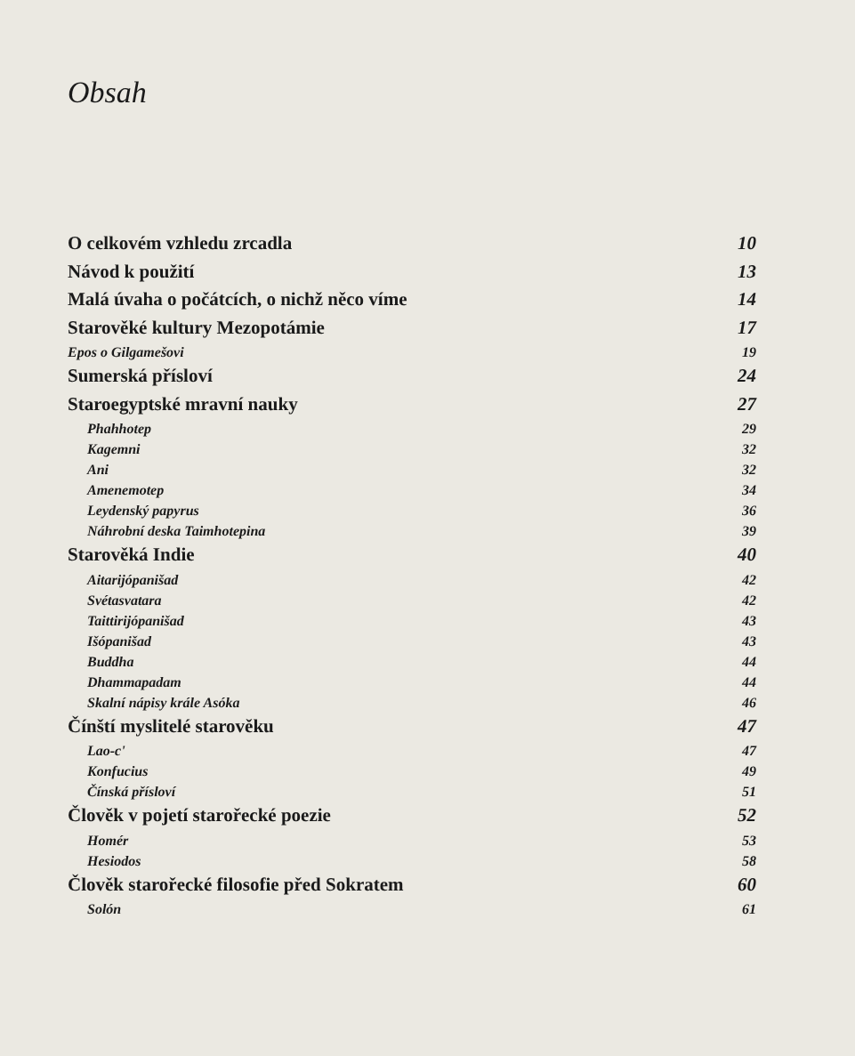Obsah
O celkovém vzhledu zrcadla 10
Návod k použití 13
Malá úvaha o počátcích, o nichž něco víme 14
Starověké kultury Mezopotámie 17
Epos o Gilgamešovi 19
Sumerská přísloví 24
Staroegyptské mravní nauky 27
Phahhotep 29
Kagemni 32
Ani 32
Amenemotep 34
Leydenský papyrus 36
Náhrobní deska Taimhotepina 39
Starověká Indie 40
Aitarijópanišad 42
Svétasvatara 42
Taittirijópanišad 43
Išópanišad 43
Buddha 44
Dhammapadam 44
Skalní nápisy krále Asóka 46
Čínští myslitelé starověku 47
Lao-c' 47
Konfucius 49
Čínská přísloví 51
Člověk v pojetí starořecké poezie 52
Homér 53
Hesiodos 58
Člověk starořecké filosofie před Sokratem 60
Solón 61